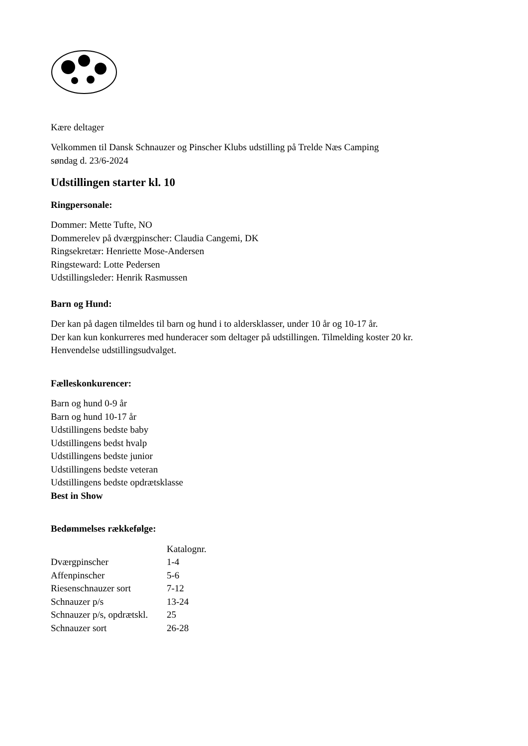Kære deltager
Velkommen til Dansk Schnauzer og Pinscher Klubs udstilling på Trelde Næs Camping
søndag d. 23/6-2024
Udstillingen starter kl. 10
Ringpersonale:
Dommer: Mette Tufte, NO
Dommerelev på dværgpinscher: Claudia Cangemi, DK
Ringsekretær: Henriette Mose-Andersen
Ringsteward: Lotte Pedersen
Udstillingsleder: Henrik Rasmussen
Barn og Hund:
Der kan på dagen tilmeldes til barn og hund i to aldersklasser, under 10 år og 10-17 år.
Der kan kun konkurreres med hunderacer som deltager på udstillingen. Tilmelding koster 20 kr.
Henvendelse udstillingsudvalget.
Fælleskonkurencer:
Barn og hund 0-9 år
Barn og hund 10-17 år
Udstillingens bedste baby
Udstillingens bedst hvalp
Udstillingens bedste junior
Udstillingens bedste veteran
Udstillingens bedste opdrætsklasse
Best in Show
Bedømmelses rækkefølge:
| | Katalognr. |
| --- | --- |
| Dværgpinscher | 1-4 |
| Affenpinscher | 5-6 |
| Riesenschnauzer sort | 7-12 |
| Schnauzer p/s | 13-24 |
| Schnauzer p/s, opdrætskl. | 25 |
| Schnauzer sort | 26-28 |